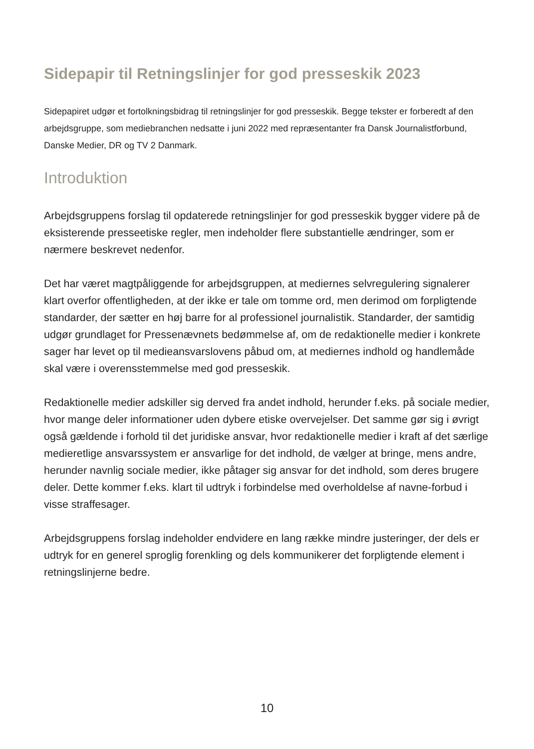Sidepapir til Retningslinjer for god presseskik 2023
Sidepapiret udgør et fortolkningsbidrag til retningslinjer for god presseskik. Begge tekster er forberedt af den arbejdsgruppe, som mediebranchen nedsatte i juni 2022 med repræsentanter fra Dansk Journalistforbund, Danske Medier, DR og TV 2 Danmark.
Introduktion
Arbejdsgruppens forslag til opdaterede retningslinjer for god presseskik bygger videre på de eksisterende presseetiske regler, men indeholder flere substantielle ændringer, som er nærmere beskrevet nedenfor.
Det har været magtpåliggende for arbejdsgruppen, at mediernes selvregulering signalerer klart overfor offentligheden, at der ikke er tale om tomme ord, men derimod om forpligtende standarder, der sætter en høj barre for al professionel journalistik. Standarder, der samtidig udgør grundlaget for Pressenævnets bedømmelse af, om de redaktionelle medier i konkrete sager har levet op til medieansvarslovens påbud om, at mediernes indhold og handlemåde skal være i overensstemmelse med god presseskik.
Redaktionelle medier adskiller sig derved fra andet indhold, herunder f.eks. på sociale medier, hvor mange deler informationer uden dybere etiske overvejelser. Det samme gør sig i øvrigt også gældende i forhold til det juridiske ansvar, hvor redaktionelle medier i kraft af det særlige medieretlige ansvarssystem er ansvarlige for det indhold, de vælger at bringe, mens andre, herunder navnlig sociale medier, ikke påtager sig ansvar for det indhold, som deres brugere deler. Dette kommer f.eks. klart til udtryk i forbindelse med overholdelse af navne-forbud i visse straffesager.
Arbejdsgruppens forslag indeholder endvidere en lang række mindre justeringer, der dels er udtryk for en generel sproglig forenkling og dels kommunikerer det forpligtende element i retningslinjerne bedre.
10